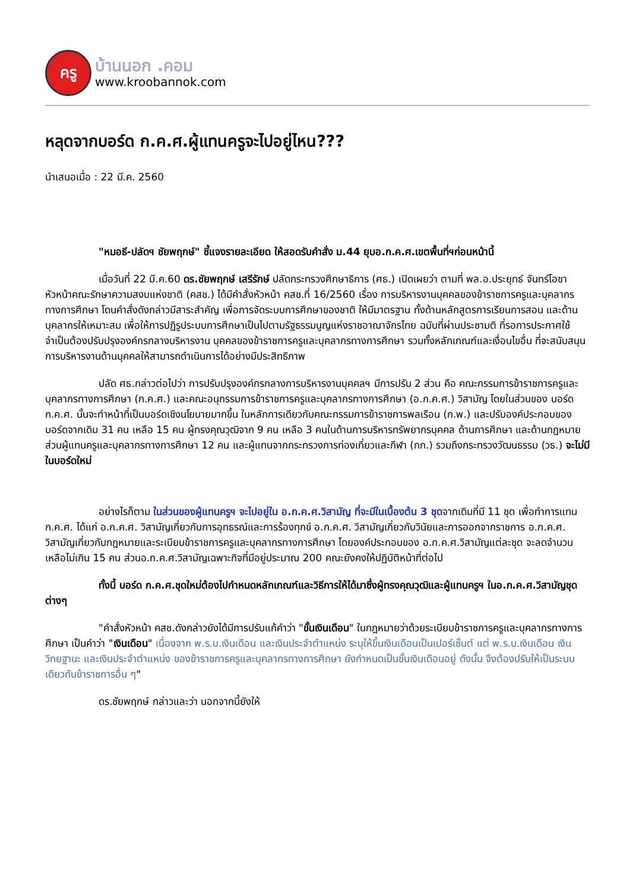ครู
บ้านนอก .คอม
www.kroobannok.com
หลุดจากบอร์ด ก.ค.ศ.ผู้แทนครูจะไปอยู่ไหน???
นำเสนอเมื่อ : 22 มี.ค. 2560
"หมอธี-ปลัดฯ ชัยพฤกษ์" ชี้แจงรายละเอียด ให้สอดรับคำสั่ง ม.44 ยุบอ.ก.ค.ศ.เขตพื้นที่ฯก่อนหน้านี้
เมื่อวันที่ 22 มี.ค.60 ดร.ชัยพฤกษ์ เสรีรักษ์ ปลัดกระทรวงศึกษาธิการ (ศธ.) เปิดเผยว่า ตามที่ พล.อ.ประยุทธ์ จันทร์โอชา หัวหน้าคณะรักษาความสงบแห่งชาติ (คสช.) ได้มีคำสั่งหัวหน้า คสช.ที่ 16/2560 เรื่อง การบริหารงานบุคคลของข้าราชการครูและบุคลากรทางการศึกษา โดนคำสั่งดังกล่าวมีสาระสำคัญ เพื่อการจัดระบบการศึกษาของชาติ ให้มีมาตรฐาน ทั้งด้านหลักสูตรการเรียนการสอน และด้านบุคลากรให้เหมาะสม เพื่อให้การปฏิรูประบบการศึกษาเป็นไปตามรัฐธรรมนูญแห่งราชอาณาจักรไทย ฉบับที่ผ่านประชามติ ที่รอการประกาศใช้ จำเป็นต้องปรับปรุงองค์กรกลางบริหารงาน บุคคลของข้าราชการครูและบุคลากรทางการศึกษา รวมทั้งหลักเกณฑ์และเงื่อนไขอื่น ที่จะสนับสนุนการบริหารงานด้านบุคคลให้สามารถดำเนินการได้อย่างมีประสิทธิภาพ
ปลัด ศธ.กล่าวต่อไปว่า การปรับปรุงองค์กรกลางการบริหารงานบุคคลฯ มีการปรับ 2 ส่วน คือ คณะกรรมการข้าราชการครูและบุคลากรทางการศึกษา (ก.ค.ศ.) และคณะอนุกรรมการข้าราชการครูและบุคลากรทางการศึกษา (อ.ก.ค.ศ.) วิสามัญ โดยในส่วนของ บอร์ด ก.ค.ศ. นั้นจะทำหน้าที่เป็นบอร์ดเชิงนโยบายมากขึ้น ในหลักการเดียวกับคณะกรรมการข้าราชการพลเรือน (ก.พ.) และปรับองค์ประกอบของบอร์ดจากเดิม 31 คน เหลือ 15 คน ผู้ทรงคุณวุฒิจาก 9 คน เหลือ 3 คนในด้านการบริหารทรัพยากรบุคคล ด้านการศึกษา และด้านกฎหมาย ส่วนผู้แทนครูและบุคลากรทางการศึกษา 12 คน และผู้แทนจากกระทรวงการท่องเที่ยวและกีฬา (กก.) รวมถึงกระทรวงวัฒนธรรม (วธ.) จะไม่มีในบอร์ดใหม่
อย่างไรก็ตาม ในส่วนของผู้แทนครูฯ จะไปอยู่ใน อ.ก.ค.ศ.วิสามัญ ที่จะมีในเบื้องต้น 3 ชุดจากเดิมที่มี 11 ชุด เพื่อทำการแทน ก.ค.ศ. ได้แก่ อ.ก.ค.ศ. วิสามัญเกี่ยวกับการอุทธรณ์และการร้องทุกข์ อ.ก.ค.ศ. วิสามัญเกี่ยวกับวินัยและการออกจากราชการ อ.ก.ค.ศ. วิสามัญเกี่ยวกับกฎหมายและระเบียบข้าราชการครูและบุคลากรทางการศึกษา โดยองค์ประกอบของ อ.ก.ค.ศ.วิสามัญแต่ละชุด จะลดจำนวนเหลือไม่เกิน 15 คน ส่วนอ.ก.ค.ศ.วิสามัญเฉพาะกิจที่มีอยู่ประมาณ 200 คณะยังคงให้ปฏิบัติหน้าที่ต่อไป
ทั้งนี้ บอร์ด ก.ค.ศ.ชุดใหม่ต้องไปกำหนดหลักเกณฑ์และวิธีการให้ได้มาซึ่งผู้ทรงคุณวุฒิและผู้แทนครูฯ ในอ.ก.ค.ศ.วิสามัญชุดต่างๆ
"คำสั่งหัวหน้า คสช.ดังกล่าวยังได้มีการปรับแก้คำว่า "ขั้นเงินเดือน" ในกฎหมายว่าด้วยระเบียบข้าราชการครูและบุคลากรทางการศึกษา เป็นคำว่า "เงินเดือน" เนื่องจาก พ.ร.บ.เงินเดือน และเงินประจำตำแหน่ง ระบุให้ขึ้นเงินเดือนเป็นเปอร์เซ็นต์ แต่ พ.ร.บ.เงินเดือน เงินวิทยฐานะ และเงินประจำตำแหน่ง ของข้าราชการครูและบุคลากรทางการศึกษา ยังกำหนดเป็นขั้นเงินเดือนอยู่ ดังนั้น จึงต้องปรับให้เป็นระบบเดียวกับข้าราชการอื่น ๆ"
ดร.ชัยพฤกษ์ กล่าวและว่า นอกจากนี้ยังให้